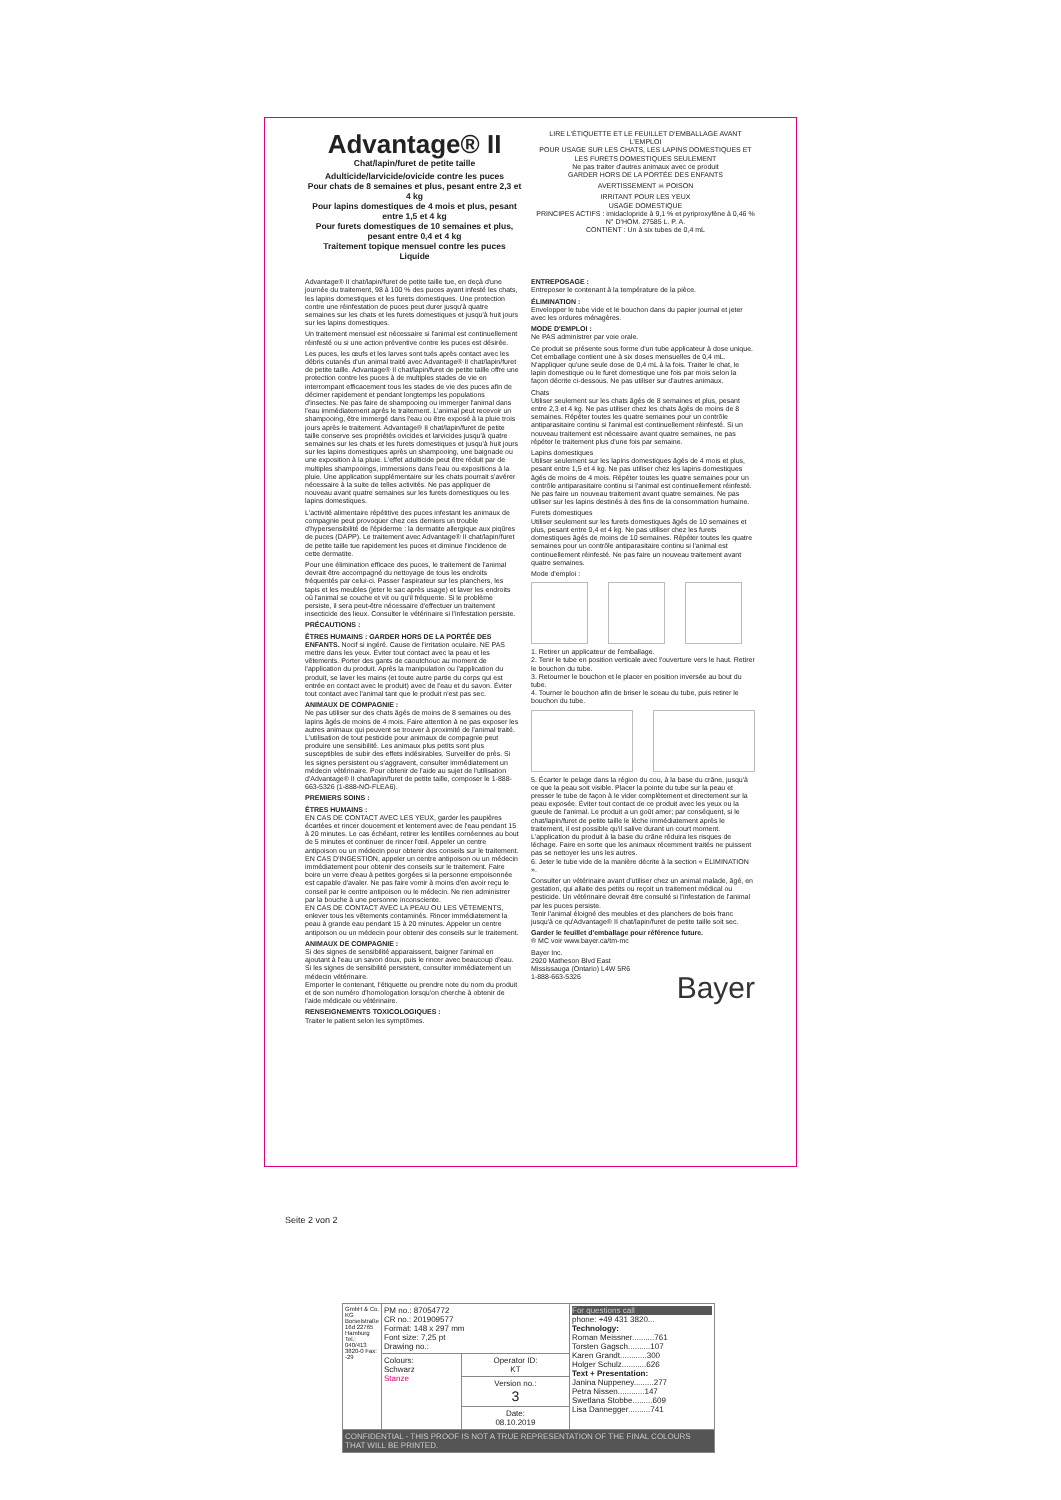Advantage® II
Chat/lapin/furet de petite taille
Adulticide/larvicide/ovicide contre les puces
Pour chats de 8 semaines et plus, pesant entre 2,3 et 4 kg
Pour lapins domestiques de 4 mois et plus, pesant entre 1,5 et 4 kg
Pour furets domestiques de 10 semaines et plus, pesant entre 0,4 et 4 kg
Traitement topique mensuel contre les puces
Liquide
LIRE L'ÉTIQUETTE ET LE FEUILLET D'EMBALLAGE AVANT L'EMPLOI
POUR USAGE SUR LES CHATS, LES LAPINS DOMESTIQUES ET LES FURETS DOMESTIQUES SEULEMENT
Ne pas traiter d'autres animaux avec ce produit
GARDER HORS DE LA PORTÉE DES ENFANTS
AVERTISSEMENT ☠ POISON
IRRITANT POUR LES YEUX
USAGE DOMESTIQUE
PRINCIPES ACTIFS : imidaclopride à 9,1 % et pyriproxyfène à 0,46 %
N° D'HOM. 27585 L. P. A.
CONTIENT : Un à six tubes de 0,4 mL
Advantage® II chat/lapin/furet de petite taille tue, en deçà d'une journée du traitement, 98 à 100 % des puces ayant infesté les chats, les lapins domestiques et les furets domestiques. Une protection contre une réinfestation de puces peut durer jusqu'à quatre semaines sur les chats et les furets domestiques et jusqu'à huit jours sur les lapins domestiques.
Un traitement mensuel est nécessaire si l'animal est continuellement réinfesté ou si une action préventive contre les puces est désirée.
Les puces, les œufs et les larves sont tués après contact avec les débris cutanés d'un animal traité avec Advantage® II chat/lapin/furet de petite taille. Advantage® II chat/lapin/furet de petite taille offre une protection contre les puces à de multiples stades de vie en interrompant efficacement tous les stades de vie des puces afin de décimer rapidement et pendant longtemps les populations d'insectes. Ne pas faire de shampooing ou immerger l'animal dans l'eau immédiatement après le traitement. L'animal peut recevoir un shampooing, être immergé dans l'eau ou être exposé à la pluie trois jours après le traitement. Advantage® II chat/lapin/furet de petite taille conserve ses propriétés ovicides et larvicides jusqu'à quatre semaines sur les chats et les furets domestiques et jusqu'à huit jours sur les lapins domestiques après un shampooing, une baignade ou une exposition à la pluie. L'effet adulticide peut être réduit par de multiples shampooings, immersions dans l'eau ou expositions à la pluie. Une application supplémentaire sur les chats pourrait s'avérer nécessaire à la suite de telles activités. Ne pas appliquer de nouveau avant quatre semaines sur les furets domestiques ou les lapins domestiques.
L'activité alimentaire répétitive des puces infestant les animaux de compagnie peut provoquer chez ces derniers un trouble d'hypersensibilité de l'épiderme : la dermatite allergique aux piqûres de puces (DAPP). Le traitement avec Advantage® II chat/lapin/furet de petite taille tue rapidement les puces et diminue l'incidence de cette dermatite.
Pour une élimination efficace des puces, le traitement de l'animal devrait être accompagné du nettoyage de tous les endroits fréquentés par celui-ci. Passer l'aspirateur sur les planchers, les tapis et les meubles (jeter le sac après usage) et laver les endroits où l'animal se couche et vit ou qu'il fréquente. Si le problème persiste, il sera peut-être nécessaire d'effectuer un traitement insecticide des lieux. Consulter le vétérinaire si l'infestation persiste.
PRÉCAUTIONS :
ÊTRES HUMAINS : GARDER HORS DE LA PORTÉE DES ENFANTS. Nocif si ingéré. Cause de l'irritation oculaire. NE PAS mettre dans les yeux. Éviter tout contact avec la peau et les vêtements. Porter des gants de caoutchouc au moment de l'application du produit. Après la manipulation ou l'application du produit, se laver les mains (et toute autre partie du corps qui est entrée en contact avec le produit) avec de l'eau et du savon. Éviter tout contact avec l'animal tant que le produit n'est pas sec.
ANIMAUX DE COMPAGNIE :
Ne pas utiliser sur des chats âgés de moins de 8 semaines ou des lapins âgés de moins de 4 mois. Faire attention à ne pas exposer les autres animaux qui peuvent se trouver à proximité de l'animal traité. L'utilisation de tout pesticide pour animaux de compagnie peut produire une sensibilité. Les animaux plus petits sont plus susceptibles de subir des effets indésirables. Surveiller de près. Si les signes persistent ou s'aggravent, consulter immédiatement un médecin vétérinaire. Pour obtenir de l'aide au sujet de l'utilisation d'Advantage® II chat/lapin/furet de petite taille, composer le 1-888-663-5326 (1-888-NO-FLEA6).
PREMIERS SOINS :
ÊTRES HUMAINS :
EN CAS DE CONTACT AVEC LES YEUX, garder les paupières écartées et rincer doucement et lentement avec de l'eau pendant 15 à 20 minutes. Le cas échéant, retirer les lentilles cornéennes au bout de 5 minutes et continuer de rincer l'œil. Appeler un centre antipoison ou un médecin pour obtenir des conseils sur le traitement.
EN CAS D'INGESTION, appeler un centre antipoison ou un médecin immédiatement pour obtenir des conseils sur le traitement. Faire boire un verre d'eau à petites gorgées si la personne empoisonnée est capable d'avaler. Ne pas faire vomir à moins d'en avoir reçu le conseil par le centre antipoison ou le médecin. Ne rien administrer par la bouche à une personne inconsciente.
EN CAS DE CONTACT AVEC LA PEAU OU LES VÊTEMENTS, enlever tous les vêtements contaminés. Rincer immédiatement la peau à grande eau pendant 15 à 20 minutes. Appeler un centre antipoison ou un médecin pour obtenir des conseils sur le traitement.
ANIMAUX DE COMPAGNIE :
Si des signes de sensibilité apparaissent, baigner l'animal en ajoutant à l'eau un savon doux, puis le rincer avec beaucoup d'eau. Si les signes de sensibilité persistent, consulter immédiatement un médecin vétérinaire.
Emporter le contenant, l'étiquette ou prendre note du nom du produit et de son numéro d'homologation lorsqu'on cherche à obtenir de l'aide médicale ou vétérinaire.
RENSEIGNEMENTS TOXICOLOGIQUES :
Traiter le patient selon les symptômes.
ENTREPOSAGE :
Entreposer le contenant à la température de la pièce.
ÉLIMINATION :
Envelopper le tube vide et le bouchon dans du papier journal et jeter avec les ordures ménagères.
MODE D'EMPLOI :
Ne PAS administrer par voie orale.
Ce produit se présente sous forme d'un tube applicateur à dose unique. Cet emballage contient une à six doses mensuelles de 0,4 mL. N'appliquer qu'une seule dose de 0,4 mL à la fois. Traiter le chat, le lapin domestique ou le furet domestique une fois par mois selon la façon décrite ci-dessous. Ne pas utiliser sur d'autres animaux.
Chats
Utiliser seulement sur les chats âgés de 8 semaines et plus, pesant entre 2,3 et 4 kg. Ne pas utiliser chez les chats âgés de moins de 8 semaines. Répéter toutes les quatre semaines pour un contrôle antiparasitaire continu si l'animal est continuellement réinfesté. Si un nouveau traitement est nécessaire avant quatre semaines, ne pas répéter le traitement plus d'une fois par semaine.
Lapins domestiques
Utiliser seulement sur les lapins domestiques âgés de 4 mois et plus, pesant entre 1,5 et 4 kg. Ne pas utiliser chez les lapins domestiques âgés de moins de 4 mois. Répéter toutes les quatre semaines pour un contrôle antiparasitaire continu si l'animal est continuellement réinfesté. Ne pas faire un nouveau traitement avant quatre semaines. Ne pas utiliser sur les lapins destinés à des fins de la consommation humaine.
Furets domestiques
Utiliser seulement sur les furets domestiques âgés de 10 semaines et plus, pesant entre 0,4 et 4 kg. Ne pas utiliser chez les furets domestiques âgés de moins de 10 semaines. Répéter toutes les quatre semaines pour un contrôle antiparasitaire continu si l'animal est continuellement réinfesté. Ne pas faire un nouveau traitement avant quatre semaines.
Mode d'emploi :
1. Retirer un applicateur de l'emballage.
2. Tenir le tube en position verticale avec l'ouverture vers le haut. Retirer le bouchon du tube.
3. Retourner le bouchon et le placer en position inversée au bout du tube.
4. Tourner le bouchon afin de briser le sceau du tube, puis retirer le bouchon du tube.
5. Écarter le pelage dans la région du cou, à la base du crâne, jusqu'à ce que la peau soit visible. Placer la pointe du tube sur la peau et presser le tube de façon à le vider complètement et directement sur la peau exposée. Éviter tout contact de ce produit avec les yeux ou la gueule de l'animal. Le produit a un goût amer; par conséquent, si le chat/lapin/furet de petite taille le lèche immédiatement après le traitement, il est possible qu'il salive durant un court moment. L'application du produit à la base du crâne réduira les risques de léchage. Faire en sorte que les animaux récemment traités ne puissent pas se nettoyer les uns les autres.
6. Jeter le tube vide de la manière décrite à la section « ÉLIMINATION ».
Consulter un vétérinaire avant d'utiliser chez un animal malade, âgé, en gestation, qui allaite des petits ou reçoit un traitement médical ou pesticide. Un vétérinaire devrait être consulté si l'infestation de l'animal par les puces persiste.
Tenir l'animal éloigné des meubles et des planchers de bois franc jusqu'à ce qu'Advantage® II chat/lapin/furet de petite taille soit sec.
Garder le feuillet d'emballage pour référence future.
® MC voir www.bayer.ca/tm-mc
Bayer Inc.
2920 Matheson Blvd East
Mississauga (Ontario) L4W 5R6
1-888-663-5326
Bayer
Seite 2 von 2
| GmbH & Co. KG Borselstraße 16d 22765 Hamburg Tel.: 040/413 3820-0 Fax: -29 | PM no.: 87054772 CR no.: 201909577 Format: 148 x 297 mm Font size: 7,25 pt Drawing no.: | | For questions call phone: +49 431 3820... Technology: Roman Meissner..........761 Torsten Gagsch..........107 Karen Grandt............300 Holger Schulz...........626 Text + Presentation: Janina Nuppeney.........277 Petra Nissen............147 Swetlana Stobbe.........609 Lisa Dannegger..........741 |
| | Colours: Schwarz Stanze | Operator ID: KT | |
| | | Version no.: 3 | |
| | | Date: 08.10.2019 | |
| CONFIDENTIAL - THIS PROOF IS NOT A TRUE REPRESENTATION OF THE FINAL COLOURS THAT WILL BE PRINTED. | | | |